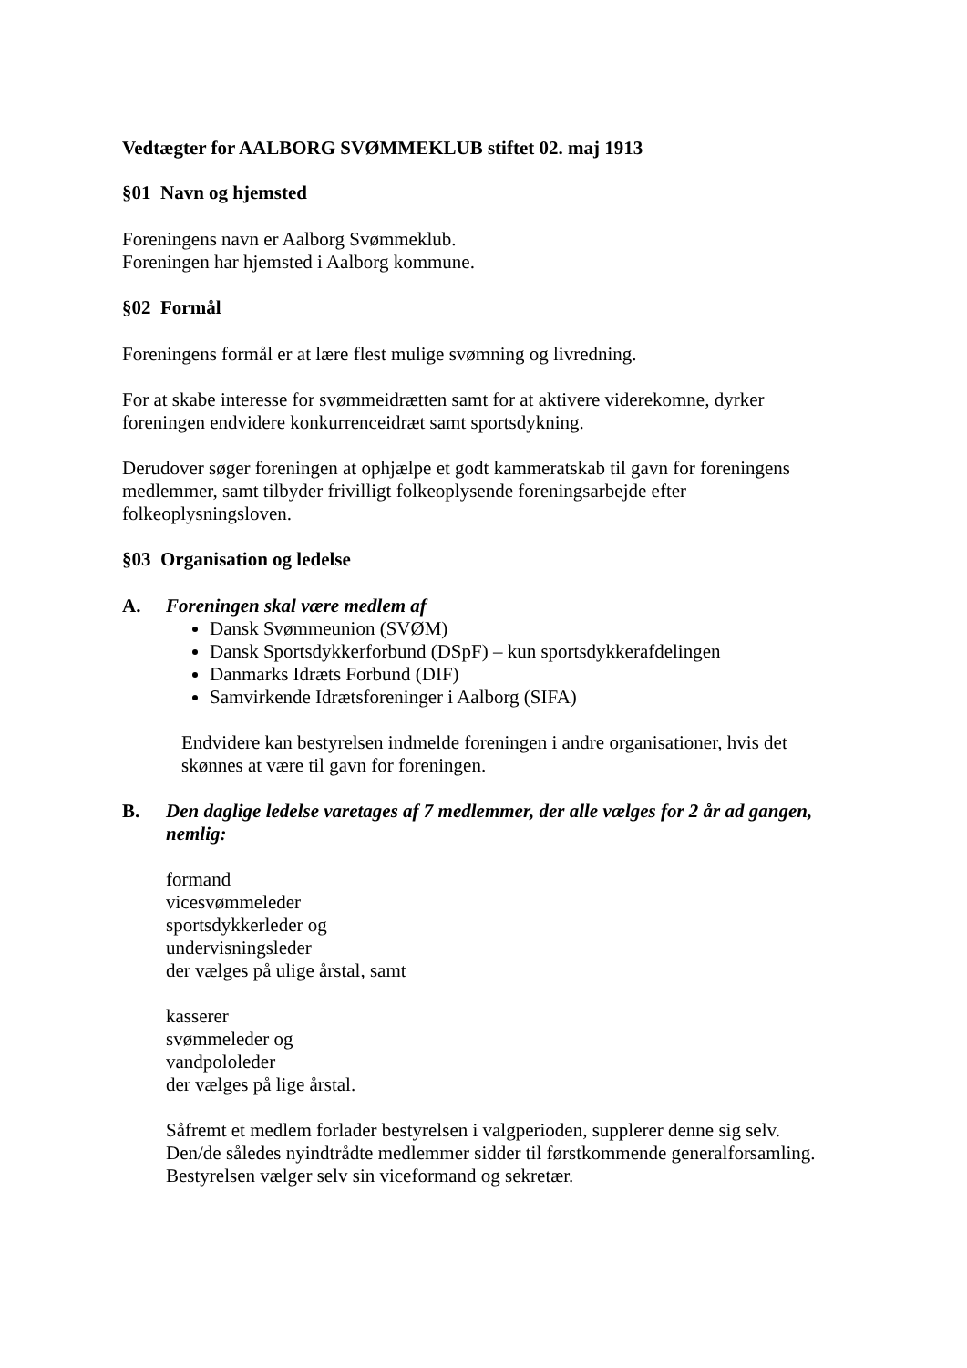Vedtægter for AALBORG SVØMMEKLUB stiftet 02. maj 1913
§01 Navn og hjemsted
Foreningens navn er Aalborg Svømmeklub.
Foreningen har hjemsted i Aalborg kommune.
§02 Formål
Foreningens formål er at lære flest mulige svømning og livredning.
For at skabe interesse for svømmeidrætten samt for at aktivere viderekomne, dyrker foreningen endvidere konkurrenceidræt samt sportsdykning.
Derudover søger foreningen at ophjælpe et godt kammeratskab til gavn for foreningens medlemmer, samt tilbyder frivilligt folkeoplysende foreningsarbejde efter folkeoplysningsloven.
§03 Organisation og ledelse
A. Foreningen skal være medlem af
Dansk Svømmeunion (SVØM)
Dansk Sportsdykkerforbund (DSpF) – kun sportsdykkerafdelingen
Danmarks Idræts Forbund (DIF)
Samvirkende Idrætsforeninger i Aalborg (SIFA)
Endvidere kan bestyrelsen indmelde foreningen i andre organisationer, hvis det skønnes at være til gavn for foreningen.
B. Den daglige ledelse varetages af 7 medlemmer, der alle vælges for 2 år ad gangen, nemlig:
formand
vicesvømmeleder
sportsdykkerleder og
undervisningsleder
der vælges på ulige årstal, samt
kasserer
svømmeleder og
vandpololeder
der vælges på lige årstal.
Såfremt et medlem forlader bestyrelsen i valgperioden, supplerer denne sig selv. Den/de således nyindtrådte medlemmer sidder til førstkommende generalforsamling.
Bestyrelsen vælger selv sin viceformand og sekretær.